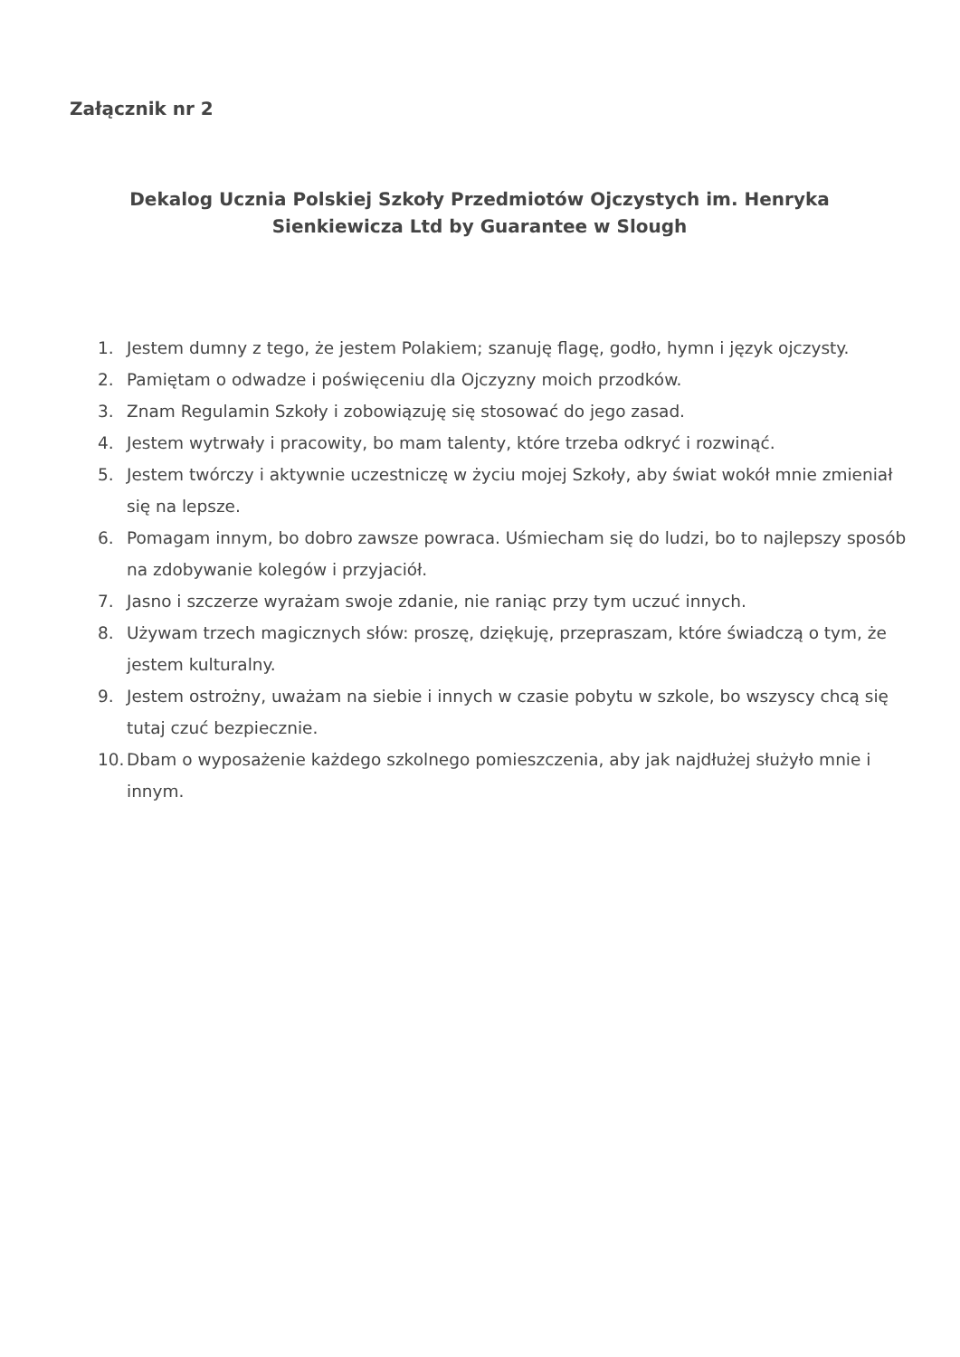Załącznik nr 2
Dekalog Ucznia Polskiej Szkoły Przedmiotów Ojczystych im. Henryka Sienkiewicza Ltd by Guarantee w Slough
1. Jestem dumny z tego, że jestem Polakiem; szanuję flagę, godło, hymn i język ojczysty.
2. Pamiętam o odwadze i poświęceniu dla Ojczyzny moich przodków.
3. Znam Regulamin Szkoły i zobowiązuję się stosować do jego zasad.
4. Jestem wytrwały i pracowity, bo mam talenty, które trzeba odkryć i rozwinąć.
5. Jestem twórczy i aktywnie uczestniczę w życiu mojej Szkoły, aby świat wokół mnie zmieniał się na lepsze.
6. Pomagam innym, bo dobro zawsze powraca. Uśmiecham się do ludzi, bo to najlepszy sposób na zdobywanie kolegów i przyjaciół.
7. Jasno i szczerze wyrażam swoje zdanie, nie raniąc przy tym uczuć innych.
8. Używam trzech magicznych słów: proszę, dziękuję, przepraszam, które świadczą o tym, że jestem kulturalny.
9. Jestem ostrożny, uważam na siebie i innych w czasie pobytu w szkole, bo wszyscy chcą się tutaj czuć bezpiecznie.
10. Dbam o wyposażenie każdego szkolnego pomieszczenia, aby jak najdłużej służyło mnie i innym.